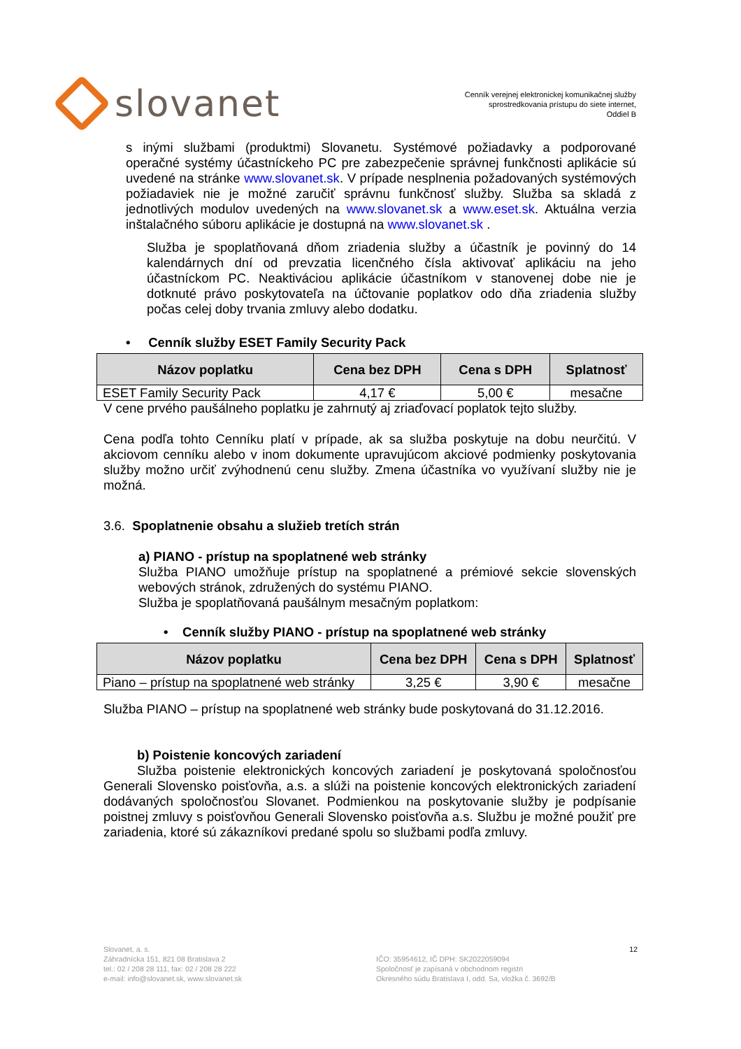slovanet
Cenník verejnej elektronickej komunikačnej služby
sprostredkovania prístupu do siete internet,
Oddiel B
s inými službami (produktmi) Slovanetu. Systémové požiadavky a podporované operačné systémy účastníckeho PC pre zabezpečenie správnej funkčnosti aplikácie sú uvedené na stránke www.slovanet.sk. V prípade nesplnenia požadovaných systémových požiadaviek nie je možné zaručiť správnu funkčnosť služby. Služba sa skladá z jednotlivých modulov uvedených na www.slovanet.sk a www.eset.sk. Aktuálna verzia inštalačného súboru aplikácie je dostupná na www.slovanet.sk .
Služba je spoplatňovaná dňom zriadenia služby a účastník je povinný do 14 kalendárnych dní od prevzatia licenčného čísla aktivovať aplikáciu na jeho účastníckom PC. Neaktiváciou aplikácie účastníkom v stanovenej dobe nie je dotknuté právo poskytovateľa na účtovanie poplatkov odo dňa zriadenia služby počas celej doby trvania zmluvy alebo dodatku.
• Cenník služby ESET Family Security Pack
| Názov poplatku | Cena bez DPH | Cena s DPH | Splatnosť |
| --- | --- | --- | --- |
| ESET Family Security Pack | 4,17 € | 5,00 € | mesačne |
V cene prvého paušálneho poplatku je zahrnutý aj zriaďovací poplatok tejto služby.
Cena podľa tohto Cenníku platí v prípade, ak sa služba poskytuje na dobu neurčitú. V akciovom cenníku alebo v inom dokumente upravujúcom akciové podmienky poskytovania služby možno určiť zvýhodnenú cenu služby. Zmena účastníka vo využívaní služby nie je možná.
3.6. Spoplatnenie obsahu a služieb tretích strán
a) PIANO - prístup na spoplatnené web stránky
Služba PIANO umožňuje prístup na spoplatnené a prémiové sekcie slovenských webových stránok, združených do systému PIANO.
Služba je spoplatňovaná paušálnym mesačným poplatkom:
• Cenník služby PIANO - prístup na spoplatnené web stránky
| Názov poplatku | Cena bez DPH | Cena s DPH | Splatnosť |
| --- | --- | --- | --- |
| Piano – prístup na spoplatnené web stránky | 3,25 € | 3,90 € | mesačne |
Služba PIANO – prístup na spoplatnené web stránky bude poskytovaná do 31.12.2016.
b) Poistenie koncových zariadení
Služba poistenie elektronických koncových zariadení je poskytovaná spoločnosťou Generali Slovensko poisťovňa, a.s. a slúži na poistenie koncových elektronických zariadení dodávaných spoločnosťou Slovanet. Podmienkou na poskytovanie služby je podpísanie poistnej zmluvy s poisťovňou Generali Slovensko poisťovňa a.s. Službu je možné použiť pre zariadenia, ktoré sú zákazníkovi predané spolu so službami podľa zmluvy.
Slovanet, a. s.
Záhradnícka 151, 821 08 Bratislava 2
tel.: 02 / 208 28 111, fax: 02 / 208 28 222
e-mail: info@slovanet.sk, www.slovanet.sk
IČO: 35954612, IČ DPH: SK2022059094
Spoločnosť je zapísaná v obchodnom registri
Okresného súdu Bratislava I, odd. Sa, vložka č. 3692/B
12